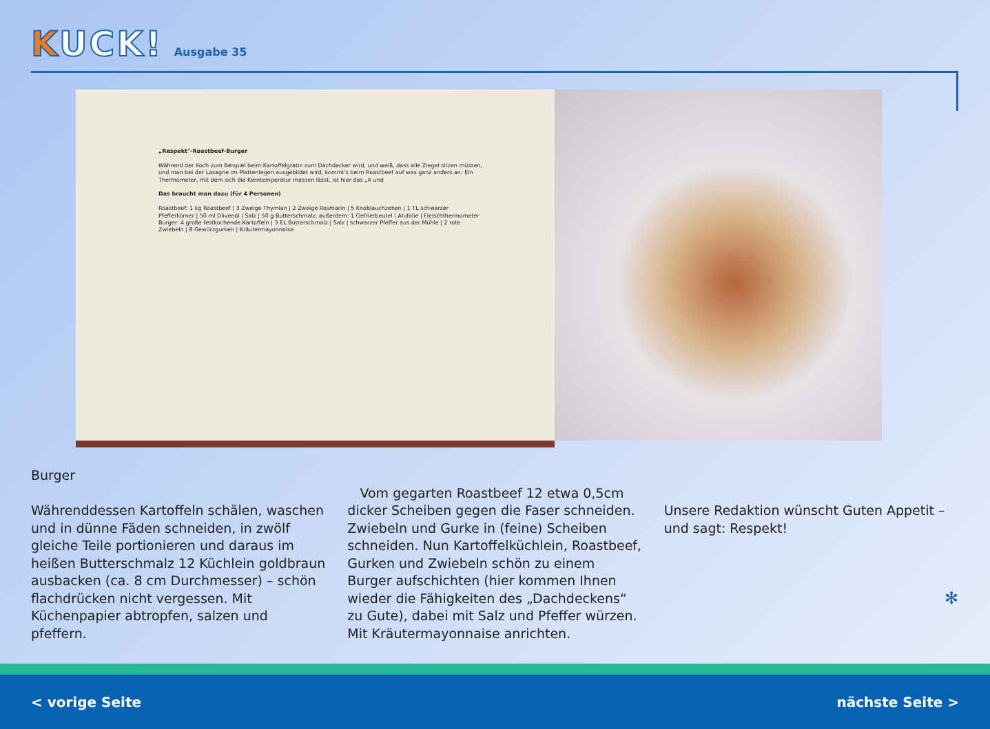KUCK!
Ausgabe 35
„Respekt"-Roastbeef-Burger
Während der Koch zum Beispiel beim Kartoffelgratin zum Dachdecker wird, und weiß, dass alle Ziegel sitzen müssen, und man bei der Lasagne im Plattenlegen ausgebildet wird, kommt's beim Roastbeef auf was ganz anders an: Ein Thermometer, mit dem sich die Kerntemperatur messen lässt, ist hier das „A und
Das braucht man dazu (für 4 Personen)
Roastbeef: 1 kg Roastbeef | 3 Zweige Thymian | 2 Zweige Rosmarin | 5 Knoblauchzehen | 1 TL schwarzer Pfefferkörner | 50 ml Olivenöl | Salz | 50 g Butterschmalz; außerdem: 1 Gefrierbeutel | Alufolie | Fleischthermometer
Burger: 4 große festkochende Kartoffeln | 3 EL Butterschmalz | Salz | schwarzer Pfeffer aus der Mühle | 2 rote Zwiebeln | 8 Gewürzgurken | Kräutermayonnaise
Burger
Währenddessen Kartoffeln schälen, waschen und in dünne Fäden schneiden, in zwölf gleiche Teile portionieren und daraus im heißen Butterschmalz 12 Küchlein goldbraun ausbacken (ca. 8 cm Durchmesser) – schön flachdrücken nicht vergessen. Mit Küchenpapier abtropfen, salzen und pfeffern.
Vom gegarten Roastbeef 12 etwa 0,5cm dicker Scheiben gegen die Faser schneiden. Zwiebeln und Gurke in (feine) Scheiben schneiden. Nun Kartoffelküchlein, Roastbeef, Gurken und Zwiebeln schön zu einem Burger aufschichten (hier kommen Ihnen wieder die Fähigkeiten des „Dachdeckens“ zu Gute), dabei mit Salz und Pfeffer würzen. Mit Kräutermayonnaise anrichten.
Unsere Redaktion wünscht Guten Appetit – und sagt: Respekt!
✻
< vorige Seite nächste Seite >